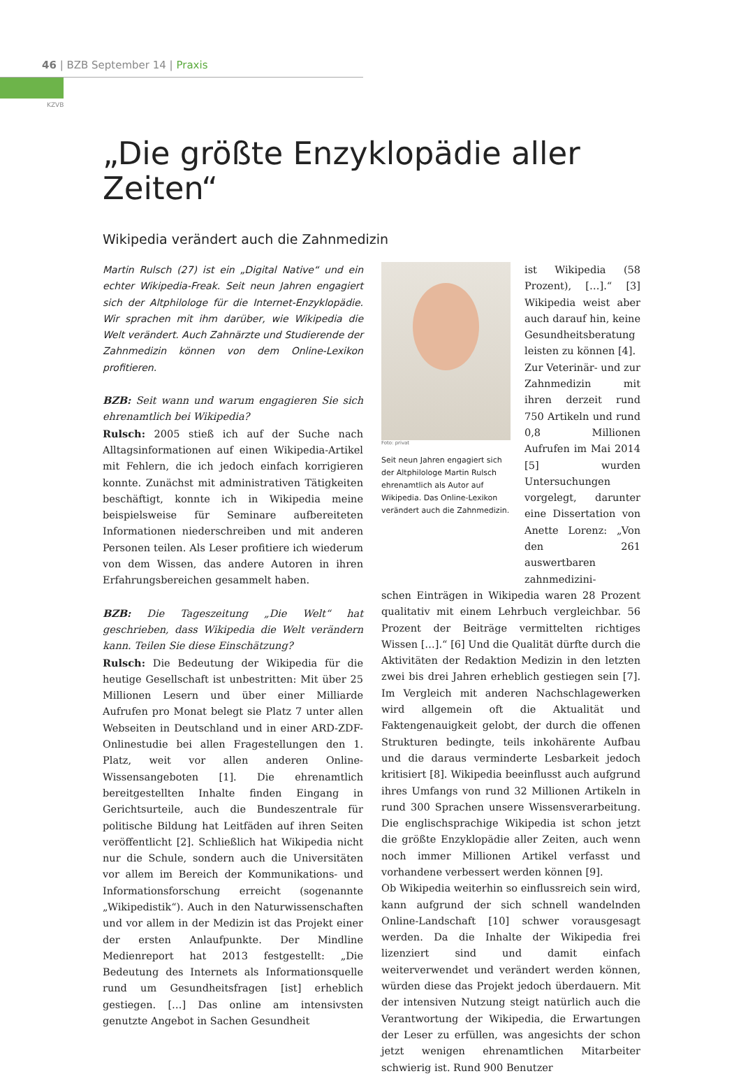46 | BZB September 14 | Praxis
KZVB
„Die größte Enzyklopädie aller Zeiten“
Wikipedia verändert auch die Zahnmedizin
Martin Rulsch (27) ist ein „Digital Native“ und ein echter Wikipedia-Freak. Seit neun Jahren engagiert sich der Altphilologe für die Internet-Enzyklopädie. Wir sprachen mit ihm darüber, wie Wikipedia die Welt verändert. Auch Zahnärzte und Studierende der Zahnmedizin können von dem Online-Lexikon profitieren.
BZB: Seit wann und warum engagieren Sie sich ehrenamtlich bei Wikipedia?
Rulsch: 2005 stieß ich auf der Suche nach Alltagsinformationen auf einen Wikipedia-Artikel mit Fehlern, die ich jedoch einfach korrigieren konnte. Zunächst mit administrativen Tätigkeiten beschäftigt, konnte ich in Wikipedia meine beispielsweise für Seminare aufbereiteten Informationen niederschreiben und mit anderen Personen teilen. Als Leser profitiere ich wiederum von dem Wissen, das andere Autoren in ihren Erfahrungsbereichen gesammelt haben.
BZB: Die Tageszeitung „Die Welt“ hat geschrieben, dass Wikipedia die Welt verändern kann. Teilen Sie diese Einschätzung?
Rulsch: Die Bedeutung der Wikipedia für die heutige Gesellschaft ist unbestritten: Mit über 25 Millionen Lesern und über einer Milliarde Aufrufen pro Monat belegt sie Platz 7 unter allen Webseiten in Deutschland und in einer ARD-ZDF-Onlinestudie bei allen Fragestellungen den 1. Platz, weit vor allen anderen Online-Wissensangeboten [1]. Die ehrenamtlich bereitgestellten Inhalte finden Eingang in Gerichtsurteile, auch die Bundeszentrale für politische Bildung hat Leitfäden auf ihren Seiten veröffentlicht [2]. Schließlich hat Wikipedia nicht nur die Schule, sondern auch die Universitäten vor allem im Bereich der Kommunikations- und Informationsforschung erreicht (sogenannte „Wikipedistik“). Auch in den Naturwissenschaften und vor allem in der Medizin ist das Projekt einer der ersten Anlaufpunkte. Der Mindline Medienreport hat 2013 festgestellt: „Die Bedeutung des Internets als Informationsquelle rund um Gesundheitsfragen [ist] erheblich gestiegen. […] Das online am intensivsten genutzte Angebot in Sachen Gesundheit
Foto: privat
Seit neun Jahren engagiert sich der Altphilologe Martin Rulsch ehrenamtlich als Autor auf Wikipedia. Das Online-Lexikon verändert auch die Zahnmedizin.
ist Wikipedia (58 Prozent), […].“ [3] Wikipedia weist aber auch darauf hin, keine Gesundheitsberatung leisten zu können [4].
Zur Veterinär- und zur Zahnmedizin mit ihren derzeit rund 750 Artikeln und rund 0,8 Millionen Aufrufen im Mai 2014 [5] wurden Untersuchungen vorgelegt, darunter eine Dissertation von Anette Lorenz: „Von den 261 auswertbaren zahnmedizini-
schen Einträgen in Wikipedia waren 28 Prozent qualitativ mit einem Lehrbuch vergleichbar. 56 Prozent der Beiträge vermittelten richtiges Wissen […].“ [6] Und die Qualität dürfte durch die Aktivitäten der Redaktion Medizin in den letzten zwei bis drei Jahren erheblich gestiegen sein [7]. Im Vergleich mit anderen Nachschlagewerken wird allgemein oft die Aktualität und Faktengenauigkeit gelobt, der durch die offenen Strukturen bedingte, teils inkohärente Aufbau und die daraus verminderte Lesbarkeit jedoch kritisiert [8]. Wikipedia beeinflusst auch aufgrund ihres Umfangs von rund 32 Millionen Artikeln in rund 300 Sprachen unsere Wissensverarbeitung. Die englischsprachige Wikipedia ist schon jetzt die größte Enzyklopädie aller Zeiten, auch wenn noch immer Millionen Artikel verfasst und vorhandene verbessert werden können [9].
Ob Wikipedia weiterhin so einflussreich sein wird, kann aufgrund der sich schnell wandelnden Online-Landschaft [10] schwer vorausgesagt werden. Da die Inhalte der Wikipedia frei lizenziert sind und damit einfach weiterverwendet und verändert werden können, würden diese das Projekt jedoch überdauern. Mit der intensiven Nutzung steigt natürlich auch die Verantwortung der Wikipedia, die Erwartungen der Leser zu erfüllen, was angesichts der schon jetzt wenigen ehrenamtlichen Mitarbeiter schwierig ist. Rund 900 Benutzer